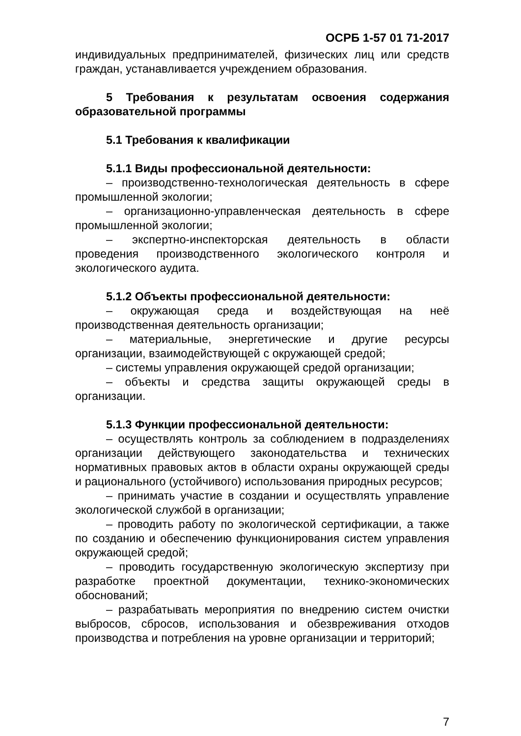ОСРБ 1-57 01 71-2017
индивидуальных предпринимателей, физических лиц или средств граждан, устанавливается учреждением образования.
5 Требования к результатам освоения содержания образовательной программы
5.1 Требования к квалификации
5.1.1 Виды профессиональной деятельности:
– производственно-технологическая деятельность в сфере промышленной экологии;
– организационно-управленческая деятельность в сфере промышленной экологии;
– экспертно-инспекторская деятельность в области проведения производственного экологического контроля и экологического аудита.
5.1.2 Объекты профессиональной деятельности:
– окружающая среда и воздействующая на неё производственная деятельность организации;
– материальные, энергетические и другие ресурсы организации, взаимодействующей с окружающей средой;
– системы управления окружающей средой организации;
– объекты и средства защиты окружающей среды в организации.
5.1.3 Функции профессиональной деятельности:
– осуществлять контроль за соблюдением в подразделениях организации действующего законодательства и технических нормативных правовых актов в области охраны окружающей среды и рационального (устойчивого) использования природных ресурсов;
– принимать участие в создании и осуществлять управление экологической службой в организации;
– проводить работу по экологической сертификации, а также по созданию и обеспечению функционирования систем управления окружающей средой;
– проводить государственную экологическую экспертизу при разработке проектной документации, технико-экономических обоснований;
– разрабатывать мероприятия по внедрению систем очистки выбросов, сбросов, использования и обезвреживания отходов производства и потребления на уровне организации и территорий;
7